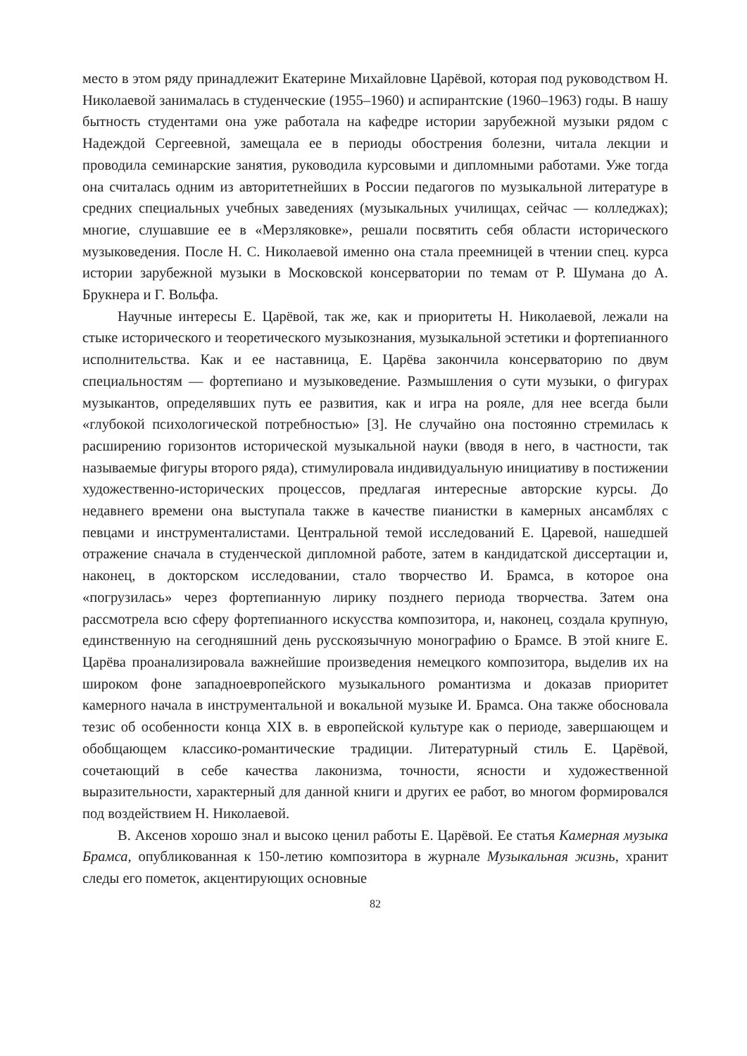место в этом ряду принадлежит Екатерине Михайловне Царёвой, которая под руководством Н. Николаевой занималась в студенческие (1955–1960) и аспирантские (1960–1963) годы. В нашу бытность студентами она уже работала на кафедре истории зарубежной музыки рядом с Надеждой Сергеевной, замещала ее в периоды обострения болезни, читала лекции и проводила семинарские занятия, руководила курсовыми и дипломными работами. Уже тогда она считалась одним из авторитетнейших в России педагогов по музыкальной литературе в средних специальных учебных заведениях (музыкальных училищах, сейчас — колледжах); многие, слушавшие ее в «Мерзляковке», решали посвятить себя области исторического музыковедения. После Н. С. Николаевой именно она стала преемницей в чтении спец. курса истории зарубежной музыки в Московской консерватории по темам от Р. Шумана до А. Брукнера и Г. Вольфа.
Научные интересы Е. Царёвой, так же, как и приоритеты Н. Николаевой, лежали на стыке исторического и теоретического музыкознания, музыкальной эстетики и фортепианного исполнительства. Как и ее наставница, Е. Царёва закончила консерваторию по двум специальностям — фортепиано и музыковедение. Размышления о сути музыки, о фигурах музыкантов, определявших путь ее развития, как и игра на рояле, для нее всегда были «глубокой психологической потребностью» [3]. Не случайно она постоянно стремилась к расширению горизонтов исторической музыкальной науки (вводя в него, в частности, так называемые фигуры второго ряда), стимулировала индивидуальную инициативу в постижении художественно-исторических процессов, предлагая интересные авторские курсы. До недавнего времени она выступала также в качестве пианистки в камерных ансамблях с певцами и инструменталистами. Центральной темой исследований Е. Царевой, нашедшей отражение сначала в студенческой дипломной работе, затем в кандидатской диссертации и, наконец, в докторском исследовании, стало творчество И. Брамса, в которое она «погрузилась» через фортепианную лирику позднего периода творчества. Затем она рассмотрела всю сферу фортепианного искусства композитора, и, наконец, создала крупную, единственную на сегодняшний день русскоязычную монографию о Брамсе. В этой книге Е. Царёва проанализировала важнейшие произведения немецкого композитора, выделив их на широком фоне западноевропейского музыкального романтизма и доказав приоритет камерного начала в инструментальной и вокальной музыке И. Брамса. Она также обосновала тезис об особенности конца XIX в. в европейской культуре как о периоде, завершающем и обобщающем классико-романтические традиции. Литературный стиль Е. Царёвой, сочетающий в себе качества лаконизма, точности, ясности и художественной выразительности, характерный для данной книги и других ее работ, во многом формировался под воздействием Н. Николаевой.
В. Аксенов хорошо знал и высоко ценил работы Е. Царёвой. Ее статья Камерная музыка Брамса, опубликованная к 150-летию композитора в журнале Музыкальная жизнь, хранит следы его пометок, акцентирующих основные
82